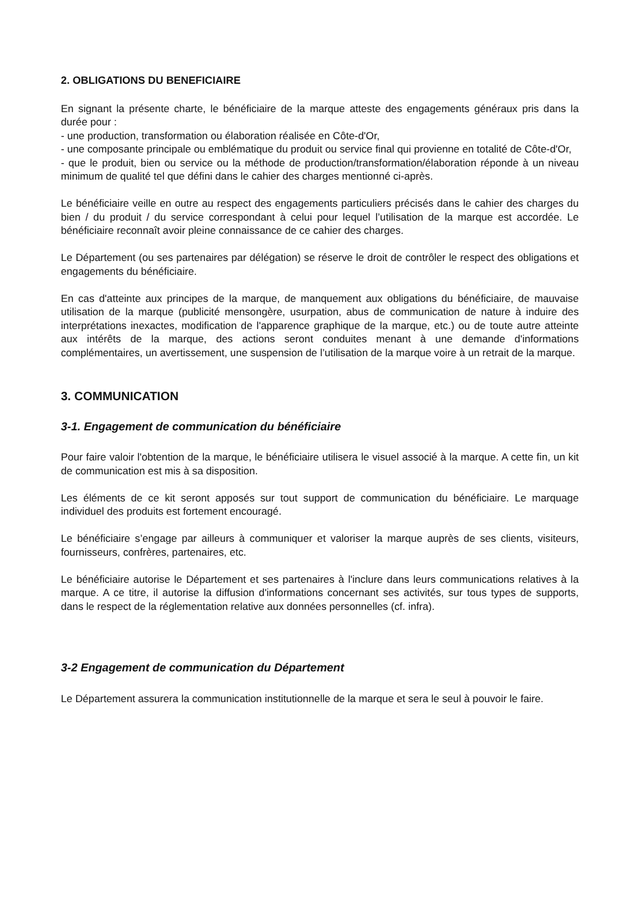2. OBLIGATIONS DU BENEFICIAIRE
En signant la présente charte, le bénéficiaire de la marque atteste des engagements généraux pris dans la durée pour :
- une production, transformation ou élaboration réalisée en Côte-d'Or,
- une composante principale ou emblématique du produit ou service final qui provienne en totalité de Côte-d'Or,
- que le produit, bien ou service ou la méthode de production/transformation/élaboration réponde à un niveau minimum de qualité tel que défini dans le cahier des charges mentionné ci-après.
Le bénéficiaire veille en outre au respect des engagements particuliers précisés dans le cahier des charges du bien / du produit / du service correspondant à celui pour lequel l’utilisation de la marque est accordée. Le bénéficiaire reconnaît avoir pleine connaissance de ce cahier des charges.
Le Département (ou ses partenaires par délégation) se réserve le droit de contrôler le respect des obligations et engagements du bénéficiaire.
En cas d'atteinte aux principes de la marque, de manquement aux obligations du bénéficiaire, de mauvaise utilisation de la marque (publicité mensongère, usurpation, abus de communication de nature à induire des interprétations inexactes, modification de l'apparence graphique de la marque, etc.) ou de toute autre atteinte aux intérêts de la marque, des actions seront conduites menant à une demande d'informations complémentaires, un avertissement, une suspension de l’utilisation de la marque voire à un retrait de la marque.
3. COMMUNICATION
3-1. Engagement de communication du bénéficiaire
Pour faire valoir l'obtention de la marque, le bénéficiaire utilisera le visuel associé à la marque. A cette fin, un kit de communication est mis à sa disposition.
Les éléments de ce kit seront apposés sur tout support de communication du bénéficiaire. Le marquage individuel des produits est fortement encouragé.
Le bénéficiaire s’engage par ailleurs à communiquer et valoriser la marque auprès de ses clients, visiteurs, fournisseurs, confrères, partenaires, etc.
Le bénéficiaire autorise le Département et ses partenaires à l'inclure dans leurs communications relatives à la marque. A ce titre, il autorise la diffusion d'informations concernant ses activités, sur tous types de supports, dans le respect de la réglementation relative aux données personnelles (cf. infra).
3-2 Engagement de communication du Département
Le Département assurera la communication institutionnelle de la marque et sera le seul à pouvoir le faire.